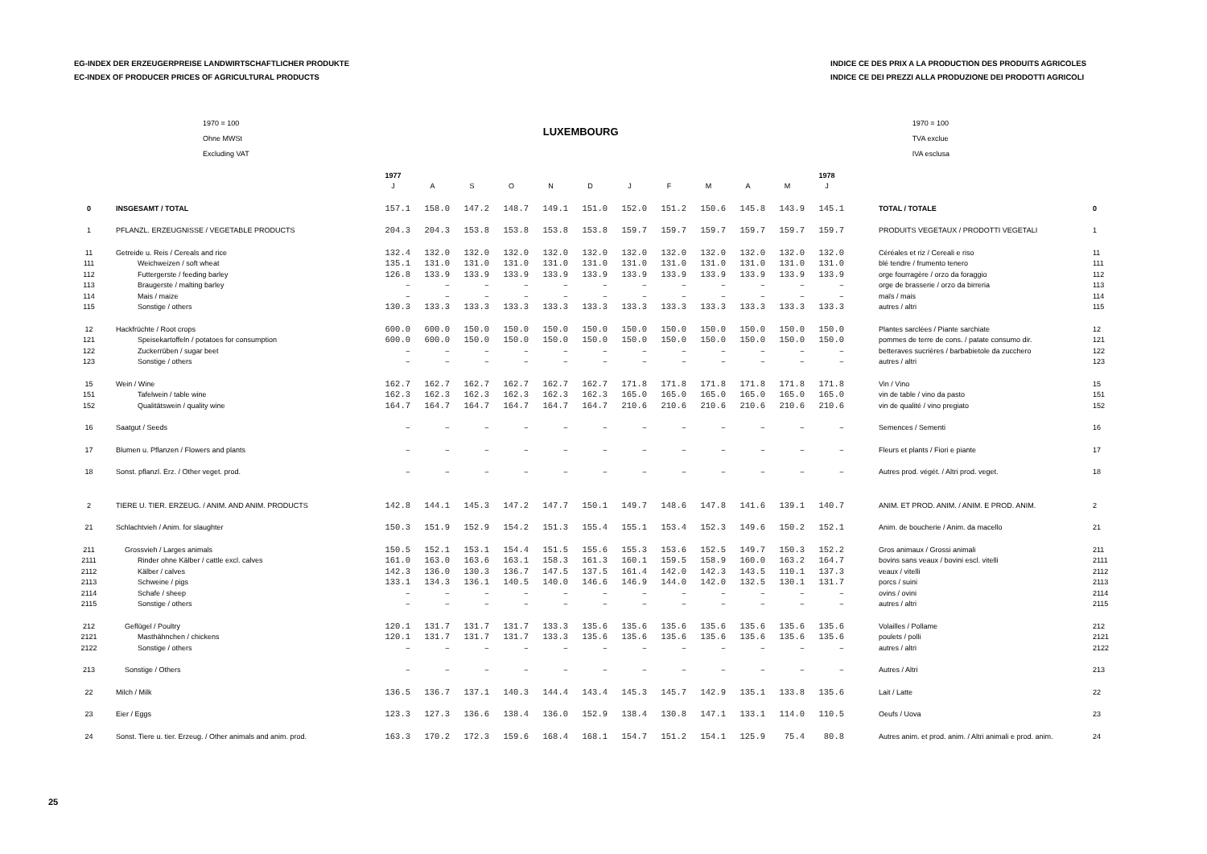EG-INDEX DER ERZEUGERPREISE LANDWIRTSCHAFTLICHER PRODUKTE
EC-INDEX OF PRODUCER PRICES OF AGRICULTURAL PRODUCTS
INDICE CE DES PRIX A LA PRODUCTION DES PRODUITS AGRICOLES
INDICE CE DEI PREZZI ALLA PRODUZIONE DEI PRODOTTI AGRICOLI
1970 = 100
Ohne MWSt
Excluding VAT
LUXEMBOURG
1970 = 100
TVA exclue
IVA esclusa
| | | 1977 | | | | | | | | | | | 1978 | | |
| --- | --- | --- | --- | --- | --- | --- | --- | --- | --- | --- | --- | --- | --- | --- | --- |
| | | J | A | S | O | N | D | J | F | M | A | M | J | | |
| 0 | INSGESAMT / TOTAL | 157.1 | 158.0 | 147.2 | 148.7 | 149.1 | 151.0 | 152.0 | 151.2 | 150.6 | 145.8 | 143.9 | 145.1 | TOTAL / TOTALE | 0 |
| 1 | PFLANZL. ERZEUGNISSE / VEGETABLE PRODUCTS | 204.3 | 204.3 | 153.8 | 153.8 | 153.8 | 153.8 | 159.7 | 159.7 | 159.7 | 159.7 | 159.7 | 159.7 | PRODUITS VEGETAUX / PRODOTTI VEGETALI | 1 |
| 11 | Getreide u. Reis / Cereals and rice | 132.4 | 132.0 | 132.0 | 132.0 | 132.0 | 132.0 | 132.0 | 132.0 | 132.0 | 132.0 | 132.0 | 132.0 | Céréales et riz / Cereali e riso | 11 |
| 111 | Weichweizen / soft wheat | 135.1 | 131.0 | 131.0 | 131.0 | 131.0 | 131.0 | 131.0 | 131.0 | 131.0 | 131.0 | 131.0 | 131.0 | blé tendre / frumento tenero | 111 |
| 112 | Futtergerste / feeding barley | 126.8 | 133.9 | 133.9 | 133.9 | 133.9 | 133.9 | 133.9 | 133.9 | 133.9 | 133.9 | 133.9 | 133.9 | orge fourragère / orzo da foraggio | 112 |
| 113 | Braugerste / malting barley | – | – | – | – | – | – | – | – | – | – | – | – | orge de brasserie / orzo da birreria | 113 |
| 114 | Mais / maize | – | – | – | – | – | – | – | – | – | – | – | – | maïs / mais | 114 |
| 115 | Sonstige / others | 130.3 | 133.3 | 133.3 | 133.3 | 133.3 | 133.3 | 133.3 | 133.3 | 133.3 | 133.3 | 133.3 | 133.3 | autres / altri | 115 |
| 12 | Hackfrüchte / Root crops | 600.0 | 600.0 | 150.0 | 150.0 | 150.0 | 150.0 | 150.0 | 150.0 | 150.0 | 150.0 | 150.0 | 150.0 | Plantes sarclées / Piante sarchiate | 12 |
| 121 | Speisekartoffeln / potatoes for consumption | 600.0 | 600.0 | 150.0 | 150.0 | 150.0 | 150.0 | 150.0 | 150.0 | 150.0 | 150.0 | 150.0 | 150.0 | pommes de terre de cons. / patate consumo dir. | 121 |
| 122 | Zuckerrüben / sugar beet | – | – | – | – | – | – | – | – | – | – | – | – | betteraves sucrières / barbabietole da zucchero | 122 |
| 123 | Sonstige / others | – | – | – | – | – | – | – | – | – | – | – | – | autres / altri | 123 |
| 15 | Wein / Wine | 162.7 | 162.7 | 162.7 | 162.7 | 162.7 | 162.7 | 171.8 | 171.8 | 171.8 | 171.8 | 171.8 | 171.8 | Vin / Vino | 15 |
| 151 | Tafelwein / table wine | 162.3 | 162.3 | 162.3 | 162.3 | 162.3 | 162.3 | 165.0 | 165.0 | 165.0 | 165.0 | 165.0 | 165.0 | vin de table / vino da pasto | 151 |
| 152 | Qualitätswein / quality wine | 164.7 | 164.7 | 164.7 | 164.7 | 164.7 | 164.7 | 210.6 | 210.6 | 210.6 | 210.6 | 210.6 | 210.6 | vin de qualité / vino pregiato | 152 |
| 16 | Saatgut / Seeds | – | – | – | – | – | – | – | – | – | – | – | – | Semences / Sementi | 16 |
| 17 | Blumen u. Pflanzen / Flowers and plants | – | – | – | – | – | – | – | – | – | – | – | – | Fleurs et plants / Fiori e piante | 17 |
| 18 | Sonst. pflanzl. Erz. / Other veget. prod. | – | – | – | – | – | – | – | – | – | – | – | – | Autres prod. végét. / Altri prod. veget. | 18 |
| 2 | TIERE U. TIER. ERZEUG. / ANIM. AND ANIM. PRODUCTS | 142.8 | 144.1 | 145.3 | 147.2 | 147.7 | 150.1 | 149.7 | 148.6 | 147.8 | 141.6 | 139.1 | 140.7 | ANIM. ET PROD. ANIM. / ANIM. E PROD. ANIM. | 2 |
| 21 | Schlachtvieh / Anim. for slaughter | 150.3 | 151.9 | 152.9 | 154.2 | 151.3 | 155.4 | 155.1 | 153.4 | 152.3 | 149.6 | 150.2 | 152.1 | Anim. de boucherie / Anim. da macello | 21 |
| 211 | Grossvieh / Larges animals | 150.5 | 152.1 | 153.1 | 154.4 | 151.5 | 155.6 | 155.3 | 153.6 | 152.5 | 149.7 | 150.3 | 152.2 | Gros animaux / Grossi animali | 211 |
| 2111 | Rinder ohne Kälber / cattle excl. calves | 161.0 | 163.0 | 163.6 | 163.1 | 158.3 | 161.3 | 160.1 | 159.5 | 158.9 | 160.0 | 163.2 | 164.7 | bovins sans veaux / bovini escl. vitelli | 2111 |
| 2112 | Kälber / calves | 142.3 | 136.0 | 130.3 | 136.7 | 147.5 | 137.5 | 161.4 | 142.0 | 142.3 | 143.5 | 110.1 | 137.3 | veaux / vitelli | 2112 |
| 2113 | Schweine / pigs | 133.1 | 134.3 | 136.1 | 140.5 | 140.0 | 146.6 | 146.9 | 144.0 | 142.0 | 132.5 | 130.1 | 131.7 | porcs / suini | 2113 |
| 2114 | Schafe / sheep | – | – | – | – | – | – | – | – | – | – | – | – | ovins / ovini | 2114 |
| 2115 | Sonstige / others | – | – | – | – | – | – | – | – | – | – | – | – | autres / altri | 2115 |
| 212 | Geflügel / Poultry | 120.1 | 131.7 | 131.7 | 131.7 | 133.3 | 135.6 | 135.6 | 135.6 | 135.6 | 135.6 | 135.6 | 135.6 | Volailles / Pollame | 212 |
| 2121 | Masthähnchen / chickens | 120.1 | 131.7 | 131.7 | 131.7 | 133.3 | 135.6 | 135.6 | 135.6 | 135.6 | 135.6 | 135.6 | 135.6 | poulets / polli | 2121 |
| 2122 | Sonstige / others | – | – | – | – | – | – | – | – | – | – | – | – | autres / altri | 2122 |
| 213 | Sonstige / Others | – | – | – | – | – | – | – | – | – | – | – | – | Autres / Altri | 213 |
| 22 | Milch / Milk | 136.5 | 136.7 | 137.1 | 140.3 | 144.4 | 143.4 | 145.3 | 145.7 | 142.9 | 135.1 | 133.8 | 135.6 | Lait / Latte | 22 |
| 23 | Eier / Eggs | 123.3 | 127.3 | 136.6 | 138.4 | 136.0 | 152.9 | 138.4 | 130.8 | 147.1 | 133.1 | 114.0 | 110.5 | Oeufs / Uova | 23 |
| 24 | Sonst. Tiere u. tier. Erzeug. / Other animals and anim. prod. | 163.3 | 170.2 | 172.3 | 159.6 | 168.4 | 168.1 | 154.7 | 151.2 | 154.1 | 125.9 | 75.4 | 80.8 | Autres anim. et prod. anim. / Altri animali e prod. anim. | 24 |
25